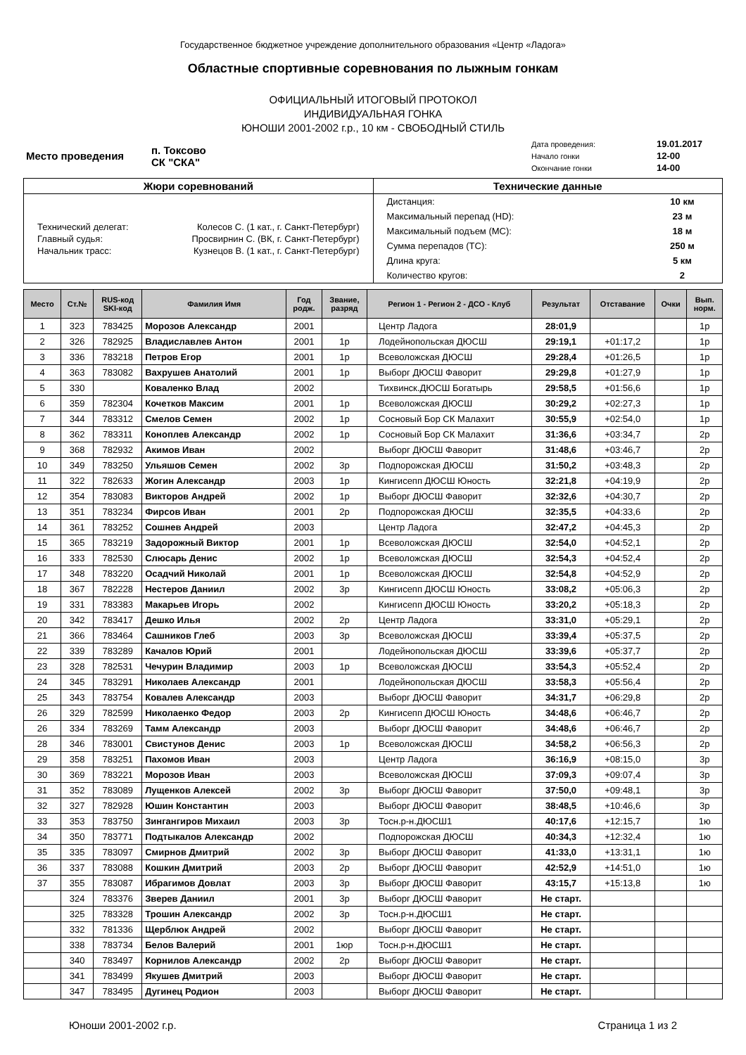Государственное бюджетное учреждение дополнительного образования «Центр «Ладога»
Областные спортивные соревнования по лыжным гонкам
ОФИЦИАЛЬНЫЙ ИТОГОВЫЙ ПРОТОКОЛ
ИНДИВИДУАЛЬНАЯ ГОНКА
ЮНОШИ 2001-2002 г.р., 10 км - СВОБОДНЫЙ СТИЛЬ
| Место проведения | п. Токсово СК "СКА" | Дата проведения: | 19.01.2017 |
| | | Начало гонки | 12-00 |
| | | Окончание гонки | 14-00 |
| Жюри соревнований | Технические данные |
| --- | --- |
| / Технический делегат: / Колесов С. (1 кат., г. Санкт-Петербург) / / Главный судья: / Просвирнин С. (ВК, г. Санкт-Петербург) / / Начальник трасс: / Кузнецов В. (1 кат., г. Санкт-Петербург) / | / Дистанция: / 10 км / / Максимальный перепад (HD): / 23 м / / Максимальный подъем (MC): / 18 м / / Сумма перепадов (TC): / 250 м / / Длина круга: / 5 км / / Количество кругов: / 2 / |
| Место | Ст.№ | RUS-код SKI-код | Фамилия Имя | Год родж. | Звание, разряд | Регион 1 - Регион 2 - ДСО - Клуб | Результат | Отставание | Очки | Вып. норм. |
| --- | --- | --- | --- | --- | --- | --- | --- | --- | --- | --- |
| 1 | 323 | 783425 | Морозов Александр | 2001 | | Центр Ладога | 28:01,9 | | | 1р |
| 2 | 326 | 782925 | Владиславлев Антон | 2001 | 1р | Лодейнопольская ДЮСШ | 29:19,1 | +01:17,2 | | 1р |
| 3 | 336 | 783218 | Петров Егор | 2001 | 1р | Всеволожская ДЮСШ | 29:28,4 | +01:26,5 | | 1р |
| 4 | 363 | 783082 | Вахрушев Анатолий | 2001 | 1р | Выборг ДЮСШ Фаворит | 29:29,8 | +01:27,9 | | 1р |
| 5 | 330 | | Коваленко Влад | 2002 | | Тихвинск.ДЮСШ Богатырь | 29:58,5 | +01:56,6 | | 1р |
| 6 | 359 | 782304 | Кочетков Максим | 2001 | 1р | Всеволожская ДЮСШ | 30:29,2 | +02:27,3 | | 1р |
| 7 | 344 | 783312 | Смелов Семен | 2002 | 1р | Сосновый Бор СК Малахит | 30:55,9 | +02:54,0 | | 1р |
| 8 | 362 | 783311 | Коноплев Александр | 2002 | 1р | Сосновый Бор СК Малахит | 31:36,6 | +03:34,7 | | 2р |
| 9 | 368 | 782932 | Акимов Иван | 2002 | | Выборг ДЮСШ Фаворит | 31:48,6 | +03:46,7 | | 2р |
| 10 | 349 | 783250 | Ульяшов Семен | 2002 | 3р | Подпорожская ДЮСШ | 31:50,2 | +03:48,3 | | 2р |
| 11 | 322 | 782633 | Жогин Александр | 2003 | 1р | Кингисепп ДЮСШ Юность | 32:21,8 | +04:19,9 | | 2р |
| 12 | 354 | 783083 | Викторов Андрей | 2002 | 1р | Выборг ДЮСШ Фаворит | 32:32,6 | +04:30,7 | | 2р |
| 13 | 351 | 783234 | Фирсов Иван | 2001 | 2р | Подпорожская ДЮСШ | 32:35,5 | +04:33,6 | | 2р |
| 14 | 361 | 783252 | Сошнев Андрей | 2003 | | Центр Ладога | 32:47,2 | +04:45,3 | | 2р |
| 15 | 365 | 783219 | Задорожный Виктор | 2001 | 1р | Всеволожская ДЮСШ | 32:54,0 | +04:52,1 | | 2р |
| 16 | 333 | 782530 | Слюсарь Денис | 2002 | 1р | Всеволожская ДЮСШ | 32:54,3 | +04:52,4 | | 2р |
| 17 | 348 | 783220 | Осадчий Николай | 2001 | 1р | Всеволожская ДЮСШ | 32:54,8 | +04:52,9 | | 2р |
| 18 | 367 | 782228 | Нестеров Даниил | 2002 | 3р | Кингисепп ДЮСШ Юность | 33:08,2 | +05:06,3 | | 2р |
| 19 | 331 | 783383 | Макарьев Игорь | 2002 | | Кингисепп ДЮСШ Юность | 33:20,2 | +05:18,3 | | 2р |
| 20 | 342 | 783417 | Дешко Илья | 2002 | 2р | Центр Ладога | 33:31,0 | +05:29,1 | | 2р |
| 21 | 366 | 783464 | Сашников Глеб | 2003 | 3р | Всеволожская ДЮСШ | 33:39,4 | +05:37,5 | | 2р |
| 22 | 339 | 783289 | Качалов Юрий | 2001 | | Лодейнопольская ДЮСШ | 33:39,6 | +05:37,7 | | 2р |
| 23 | 328 | 782531 | Чечурин Владимир | 2003 | 1р | Всеволожская ДЮСШ | 33:54,3 | +05:52,4 | | 2р |
| 24 | 345 | 783291 | Николаев Александр | 2001 | | Лодейнопольская ДЮСШ | 33:58,3 | +05:56,4 | | 2р |
| 25 | 343 | 783754 | Ковалев Александр | 2003 | | Выборг ДЮСШ Фаворит | 34:31,7 | +06:29,8 | | 2р |
| 26 | 329 | 782599 | Николаенко Федор | 2003 | 2р | Кингисепп ДЮСШ Юность | 34:48,6 | +06:46,7 | | 2р |
| 26 | 334 | 783269 | Тамм Александр | 2003 | | Выборг ДЮСШ Фаворит | 34:48,6 | +06:46,7 | | 2р |
| 28 | 346 | 783001 | Свистунов Денис | 2003 | 1р | Всеволожская ДЮСШ | 34:58,2 | +06:56,3 | | 2р |
| 29 | 358 | 783251 | Пахомов Иван | 2003 | | Центр Ладога | 36:16,9 | +08:15,0 | | 3р |
| 30 | 369 | 783221 | Морозов Иван | 2003 | | Всеволожская ДЮСШ | 37:09,3 | +09:07,4 | | 3р |
| 31 | 352 | 783089 | Лущенков Алексей | 2002 | 3р | Выборг ДЮСШ Фаворит | 37:50,0 | +09:48,1 | | 3р |
| 32 | 327 | 782928 | Юшин Константин | 2003 | | Выборг ДЮСШ Фаворит | 38:48,5 | +10:46,6 | | 3р |
| 33 | 353 | 783750 | Зингангиров Михаил | 2003 | 3р | Тосн.р-н.ДЮСШ1 | 40:17,6 | +12:15,7 | | 1ю |
| 34 | 350 | 783771 | Подтыкалов Александр | 2002 | | Подпорожская ДЮСШ | 40:34,3 | +12:32,4 | | 1ю |
| 35 | 335 | 783097 | Смирнов Дмитрий | 2002 | 3р | Выборг ДЮСШ Фаворит | 41:33,0 | +13:31,1 | | 1ю |
| 36 | 337 | 783088 | Кошкин Дмитрий | 2003 | 2р | Выборг ДЮСШ Фаворит | 42:52,9 | +14:51,0 | | 1ю |
| 37 | 355 | 783087 | Ибрагимов Довлат | 2003 | 3р | Выборг ДЮСШ Фаворит | 43:15,7 | +15:13,8 | | 1ю |
| | 324 | 783376 | Зверев Даниил | 2001 | 3р | Выборг ДЮСШ Фаворит | Не старт. | | | |
| | 325 | 783328 | Трошин Александр | 2002 | 3р | Тосн.р-н.ДЮСШ1 | Не старт. | | | |
| | 332 | 781336 | Щерблюк Андрей | 2002 | | Выборг ДЮСШ Фаворит | Не старт. | | | |
| | 338 | 783734 | Белов Валерий | 2001 | 1юр | Тосн.р-н.ДЮСШ1 | Не старт. | | | |
| | 340 | 783497 | Корнилов Александр | 2002 | 2р | Выборг ДЮСШ Фаворит | Не старт. | | | |
| | 341 | 783499 | Якушев Дмитрий | 2003 | | Выборг ДЮСШ Фаворит | Не старт. | | | |
| | 347 | 783495 | Дугинец Родион | 2003 | | Выборг ДЮСШ Фаворит | Не старт. | | | |
Юноши 2001-2002 г.р. Страница 1 из 2